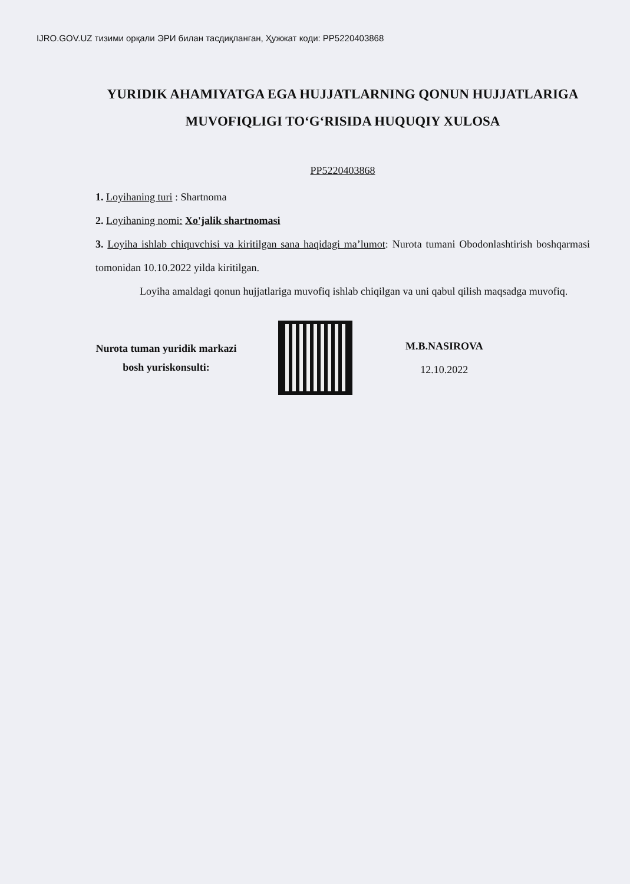IJRO.GOV.UZ тизими орқали ЭРИ билан тасдиқланган, Ҳужжат коди: PP5220403868
YURIDIK AHAMIYATGA EGA HUJJATLARNING QONUN HUJJATLARIGA MUVOFIQLIGI TO‘G‘RISIDA HUQUQIY XULOSA
PP5220403868
1. Loyihaning turi : Shartnoma
2. Loyihaning nomi: Xo'jalik shartnomasi
3. Loyiha ishlab chiquvchisi va kiritilgan sana haqidagi ma’lumot: Nurota tumani Obodonlashtirish boshqarmasi tomonidan 10.10.2022 yilda kiritilgan.
Loyiha amaldagi qonun hujjatlariga muvofiq ishlab chiqilgan va uni qabul qilish maqsadga muvofiq.
Nurota tuman yuridik markazi
bosh yuriskonsulti:
M.B.NASIROVA
12.10.2022